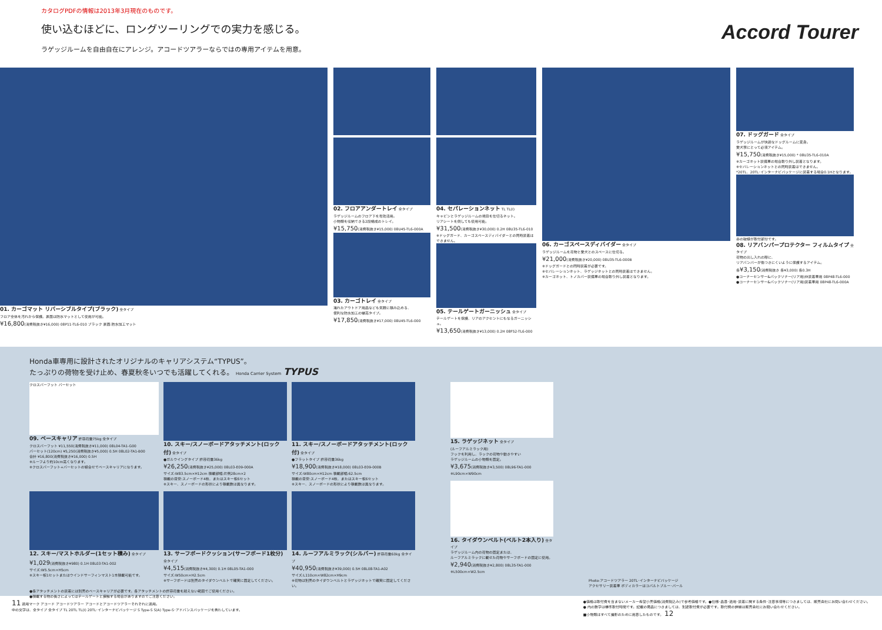カタログPDFの情報は2013年3月現在のものです。
使い込むほどに、ロングツーリングでの実力を感じる。
ラゲッジルームを自由自在にアレンジ。アコードツアラーならではの専用アイテムを用意。
Accord Tourer
01. カーゴマット リバーシブルタイプ(ブラック) 全タイプ
フロア全体を汚れから保護。裏面は防水マットとして使用が可能。
¥16,800(消費税抜き¥16,000) 08P11-TL6-010 ブラック 裏面:防水加工マット
02. フロアアンダートレイ 全タイプ
ラゲッジルームのフロア下を有効活用。
小物類を収納できる2段構成のトレイ。
¥15,750(消費税抜き¥15,000) 08U45-TL6-000A
03. カーゴトレイ 全タイプ
濡れたアウトドア用品なども気軽に積み込める、
便利な防水加工の縁高タイプ。
¥17,850(消費税抜き¥17,000) 08U45-TL6-000
04. セパレーションネット TL TL(I)
キャビンとラゲッジルームの境目を仕切るネット。
リアシートを倒しても使用可能。
¥31,500(消費税抜き¥30,000) 0.2H 08U35-TL6-010
※ドッグガード、カーゴスペースディバイダーとの同時装着はできません。
05. テールゲートガーニッシュ 全タイプ
テールゲートを保護、リアのアクセントにもなるガーニッシュ。
¥13,650(消費税抜き¥13,000) 0.2H 08F52-TL6-000
06. カーゴスペースディバイダー 全タイプ
ラゲッジルームを荷物と愛犬とのスペースに仕切る。
¥21,000(消費税抜き¥20,000) 08U35-TL6-000B
※ドッグガードとの同時装着が必要です。
※セパレーションネット、ラゲッジネットとの同時装着はできません。
※カーゴネット、トノカバー装備車の場合取り外し装着となります。
07. ドッグガード 全タイプ
ラゲッジルームが快適なドッグルームに変身。
愛犬家にとって必須アイテム。
¥15,750(消費税抜き¥15,000) * 08U35-TL6-010A
※カーゴネット装備車の場合取り外し装着となります。
※セパレーションネットとの同時装着はできません。
*20TL、20TL･インターナビパッケージに装着する場合0.1Hとなります。
赤の破線が取付部分です。
08. リアバンパープロテクター フィルムタイプ 全タイプ
荷物の出し入れの際に、
リアバンパーが傷つきにくいように保護するアイテム。
各¥3,150(消費税抜き 各¥3,000) 各0.3H
●コーナーセンサー&バックソナー(リア用)非装着車用 08P48-TL6-000
●コーナーセンサー&バックソナー(リア用)装着車用 08P48-TL6-000A
Honda車専用に設計されたオリジナルのキャリアシステム“TYPUS”。
たっぷりの荷物を受け止め、春夏秋冬いつでも活躍してくれる。 Honda Carrier System TYPUS
クロスバーフット バーセット
09. ベースキャリア 許容荷重75kg 全タイプ
クロスバーフット ¥11,550(消費税抜き¥11,000) 08L04-TA1-G00
バーセット(120cm) ¥5,250(消費税抜き¥5,000) 0.5H 08L02-TA1-B00
合計 ¥16,800(消費税抜き¥16,000) 0.5H
※ルーフより約10cm高くなります。
※クロスバーフット+バーセットの組合せでベースキャリアになります。
10. スキー/スノーボードアタッチメント(ロック付) 全タイプ
●ガルウイングタイプ 許容荷重36kg
¥26,250(消費税抜き¥25,000) 08L03-E09-000A
サイズ:W83.5cm×H12cm 積載部幅:片側28cm×2
積載の目安:スノーボード4枚、またはスキー板6セット
※スキー、スノーボードの形状により積載数は異なります。
11. スキー/スノーボードアタッチメント(ロック付) 全タイプ
●フラットタイプ 許容荷重36kg
¥18,900(消費税抜き¥18,000) 08L03-E09-000B
サイズ:W80cm×H12cm 積載部幅:62.5cm
積載の目安:スノーボード4枚、またはスキー板6セット
※スキー、スノーボードの形状により積載数は異なります。
12. スキー/マストホルダー(1セット積み) 全タイプ
¥1,029(消費税抜き¥980) 0.1H 08L03-TA1-002
サイズ:W5.5cm×H5cm
※スキー板1セットまたはウインドサーフィンマスト1本積載可能です。
13. サーフボードクッション(サーフボード1枚分) 全タイプ
¥4,515(消費税抜き¥4,300) 0.1H 08L05-TA1-000
サイズ:W50cm×H2.5cm
※サーフボードは別売のタイダウンベルトで確実に固定してください。
14. ルーフアルミラック(シルバー) 許容荷重60kg 全タイプ
¥40,950(消費税抜き¥39,000) 0.5H 08L08-TA1-A02
サイズ:L110cm×W82cm×H9cm
※荷物は別売のタイダウンベルトとラゲッジネットで確実に固定してください。
15. ラゲッジネット 全タイプ
(ルーフアルミラック用)
フックを利用し、ラックの荷物や動きやすい
ラゲッジルームの小物類を固定。
¥3,675(消費税抜き¥3,500) 08L96-TA1-000
※L90cm×W90cm
16. タイダウンベルト(ベルト2本入り) 全タイプ
ラゲッジルーム内の荷物の固定または、
ルーフアルミラックに載せた荷物やサーフボードの固定に使用。
¥2,940(消費税抜き¥2,800) 08L35-TA1-000
※L500cm×W2.5cm
Photo:アコードツアラー 20TL･インターナビパッケージ
アクセサリー装着車 ボディカラーはコバルトブルー･パール
●各アタッチメントの装着には別売のベースキャリアが必要です。各アタッチメントの許容荷重を超えない範囲でご使用ください。
●積載する物の長さによってはテールゲートと接触する場合がありますのでご注意ください。
11 適用マーク アコード アコードツアラー アコードとアコードツアラーそれぞれに適用。
中の文字は、全タイプ 全タイプ TL 20TL TL(I) 20TL･インターナビパッケージ S Type-S S(A) Type-S･アドバンスパッケージを表わしています。
●価格は取付費を含まないメーカー希望小売価格(消費税込み)で参考価格です。●仕様･品番･適用･装着に関する条件･注意事項等につきましては、販売会社にお問い合わせください。
● 内の数字は標準取付時間です。記載の商品につきましては、別途取付費が必要です。取付費の詳細は販売会社にお問い合わせください。
■小物類はすべて撮影のために用意したものです。 12